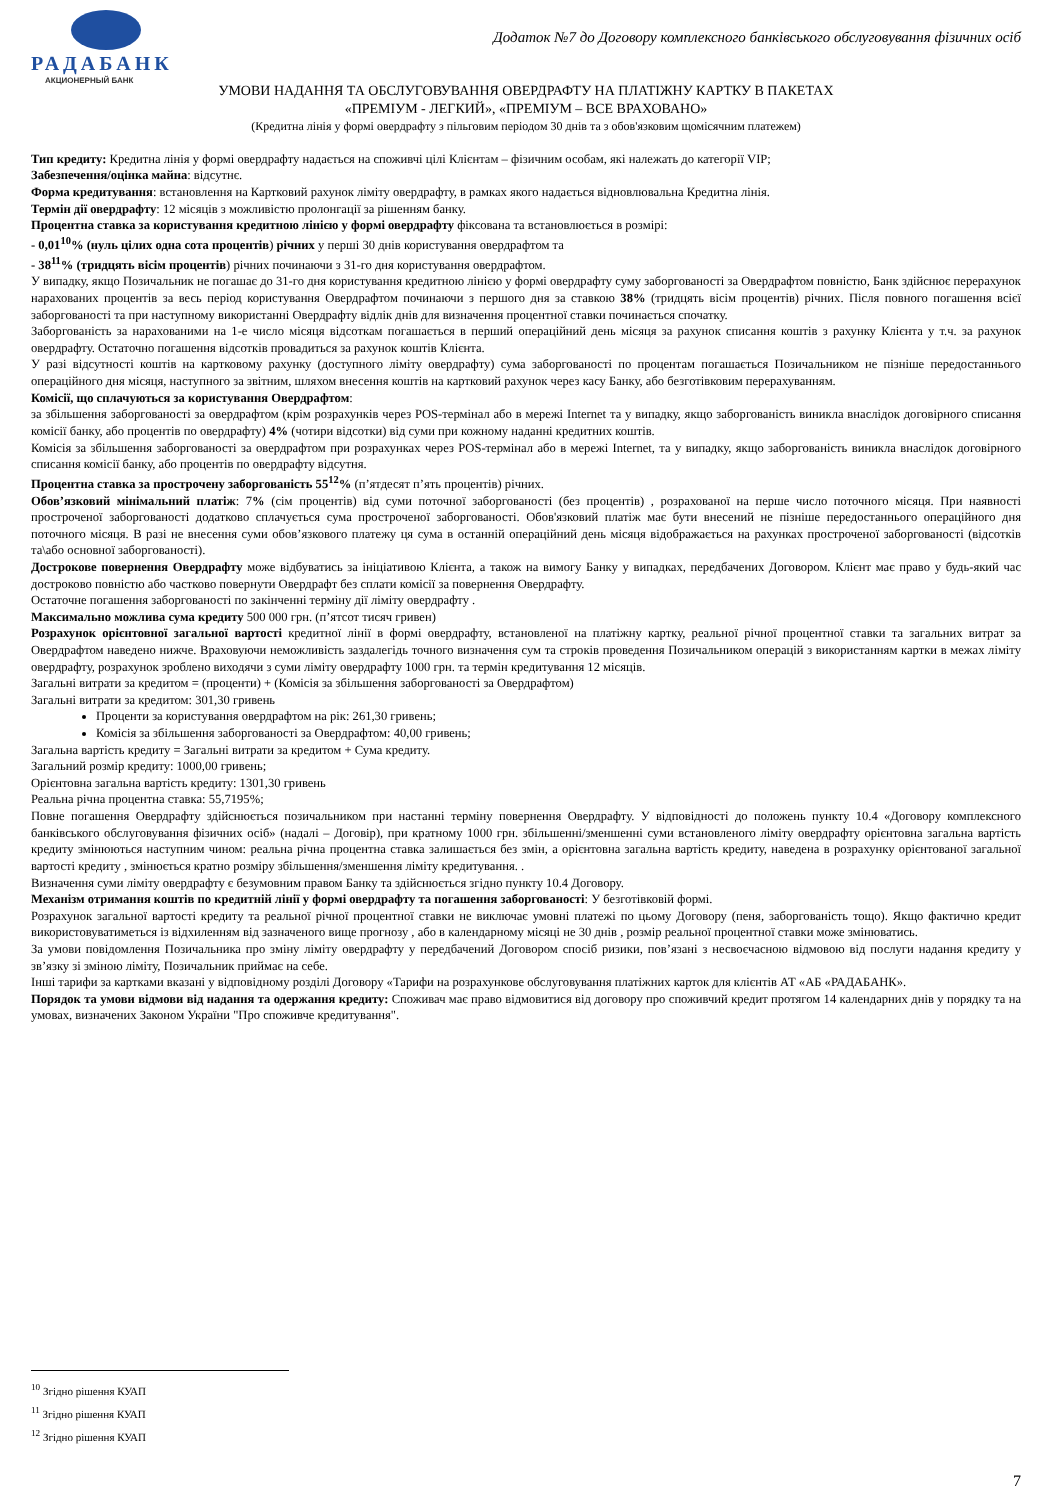РАДАБАНК
АКЦИОНЕРНЫЙ БАНК
Додаток №7 до Договору комплексного банківського обслуговування фізичних осіб
УМОВИ НАДАННЯ ТА ОБСЛУГОВУВАННЯ ОВЕРДРАФТУ НА ПЛАТІЖНУ КАРТКУ В ПАКЕТАХ
«ПРЕМІУМ - ЛЕГКИЙ», «ПРЕМІУМ – ВСЕ ВРАХОВАНО»
(Кредитна лінія у формі овердрафту з пільговим періодом 30 днів та з обов'язковим щомісячним платежем)
Тип кредиту: Кредитна лінія у формі овердрафту надається на споживчі цілі Клієнтам – фізичним особам, які належать до категорії VIP;
Забезпечення/оцінка майна: відсутнє.
Форма кредитування: встановлення на Картковий рахунок ліміту овердрафту, в рамках якого надається відновлювальна Кредитна лінія.
Термін дії овердрафту: 12 місяців з можливістю пролонгації за рішенням банку.
Процентна ставка за користування кредитною лінією у формі овердрафту фіксована та встановлюється в розмірі:
- 0,01<sup>10</sup>% (нуль цілих одна сота процентів) річних у перші 30 днів користування овердрафтом та
- 38<sup>11</sup>% (тридцять вісім процентів) річних починаючи з 31-го дня користування овердрафтом.
У випадку, якщо Позичальник не погашає до 31-го дня користування кредитною лінією у формі овердрафту суму заборгованості за Овердрафтом повністю, Банк здійснює перерахунок нарахованих процентів за весь період користування Овердрафтом починаючи з першого дня за ставкою 38% (тридцять вісім процентів) річних. Після повного погашення всієї заборгованості та при наступному використанні Овердрафту відлік днів для визначення процентної ставки починається спочатку.
Заборгованість за нарахованими на 1-е число місяця відсоткам погашається в перший операційний день місяця за рахунок списання коштів з рахунку Клієнта у т.ч. за рахунок овердрафту. Остаточно погашення відсотків провадиться за рахунок коштів Клієнта.
У разі відсутності коштів на картковому рахунку (доступного ліміту овердрафту) сума заборгованості по процентам погашається Позичальником не пізніше передостаннього операційного дня місяця, наступного за звітним, шляхом внесення коштів на картковий рахунок через касу Банку, або безготівковим перерахуванням.
Комісії, що сплачуються за користування Овердрафтом:
за збільшення заборгованості за овердрафтом (крім розрахунків через POS-термінал або в мережі Internet та у випадку, якщо заборгованість виникла внаслідок договірного списання комісії банку, або процентів по овердрафту) 4% (чотири відсотки) від суми при кожному наданні кредитних коштів.
Комісія за збільшення заборгованості за овердрафтом при розрахунках через POS-термінал або в мережі Internet, та у випадку, якщо заборгованість виникла внаслідок договірного списання комісії банку, або процентів по овердрафту відсутня.
Процентна ставка за прострочену заборгованість 55<sup>12</sup>% (п’ятдесят п’ять процентів) річних.
Обов’язковий мінімальний платіж: 7% (сім процентів) від суми поточної заборгованості (без процентів) , розрахованої на перше число поточного місяця. При наявності простроченої заборгованості додатково сплачується сума простроченої заборгованості. Обов'язковий платіж має бути внесений не пізніше передостаннього операційного дня поточного місяця. В разі не внесення суми обов’язкового платежу ця сума в останній операційний день місяця відображається на рахунках простроченої заборгованості (відсотків та\або основної заборгованості).
Дострокове повернення Овердрафту може відбуватись за ініціативою Клієнта, а також на вимогу Банку у випадках, передбачених Договором. Клієнт має право у будь-який час достроково повністю або частково повернути Овердрафт без сплати комісії за повернення Овердрафту.
Остаточне погашення заборгованості по закінченні терміну дії ліміту овердрафту .
Максимально можлива сума кредиту 500 000 грн. (п’ятсот тисяч гривен)
Розрахунок орієнтовної загальної вартості кредитної лінії в формі овердрафту, встановленої на платіжну картку, реальної річної процентної ставки та загальних витрат за Овердрафтом наведено нижче. Враховуючи неможливість заздалегідь точного визначення сум та строків проведення Позичальником операцій з використанням картки в межах ліміту овердрафту, розрахунок зроблено виходячи з суми ліміту овердрафту 1000 грн. та термін кредитування 12 місяців.
Загальні витрати за кредитом = (проценти) + (Комісія за збільшення заборгованості за Овердрафтом)
Загальні витрати за кредитом: 301,30 гривень
Проценти за користування овердрафтом на рік: 261,30 гривень;
Комісія за збільшення заборгованості за Овердрафтом: 40,00 гривень;
Загальна вартість кредиту = Загальні витрати за кредитом + Сума кредиту.
Загальний розмір кредиту: 1000,00 гривень;
Орієнтовна загальна вартість кредиту: 1301,30 гривень
Реальна річна процентна ставка: 55,7195%;
Повне погашення Овердрафту здійснюється позичальником при настанні терміну повернення Овердрафту. У відповідності до положень пункту 10.4 «Договору комплексного банківського обслуговування фізичних осіб» (надалі – Договір), при кратному 1000 грн. збільшенні/зменшенні суми встановленого ліміту овердрафту орієнтовна загальна вартість кредиту змінюються наступним чином: реальна річна процентна ставка залишається без змін, а орієнтовна загальна вартість кредиту, наведена в розрахунку орієнтованої загальної вартості кредиту , змінюється кратно розміру збільшення/зменшення ліміту кредитування. .
Визначення суми ліміту овердрафту є безумовним правом Банку та здійснюється згідно пункту 10.4 Договору.
Механізм отримання коштів по кредитній лінії у формі овердрафту та погашення заборгованості: У безготівковій формі.
Розрахунок загальної вартості кредиту та реальної річної процентної ставки не виключає умовні платежі по цьому Договору (пеня, заборгованість тощо). Якщо фактично кредит використовуватиметься із відхиленням від зазначеного вище прогнозу , або в календарному місяці не 30 днів , розмір реальної процентної ставки може змінюватись.
За умови повідомлення Позичальника про зміну ліміту овердрафту у передбачений Договором спосіб ризики, пов’язані з несвоєчасною відмовою від послуги надання кредиту у зв’язку зі зміною ліміту, Позичальник приймає на себе.
Інші тарифи за картками вказані у відповідному розділі Договору «Тарифи на розрахункове обслуговування платіжних карток для клієнтів АТ «АБ «РАДАБАНК».
Порядок та умови відмови від надання та одержання кредиту: Споживач має право відмовитися від договору про споживчий кредит протягом 14 календарних днів у порядку та на умовах, визначених Законом України "Про споживче кредитування".
<sup>10</sup> Згідно рішення КУАП
<sup>11</sup> Згідно рішення КУАП
<sup>12</sup> Згідно рішення КУАП
7